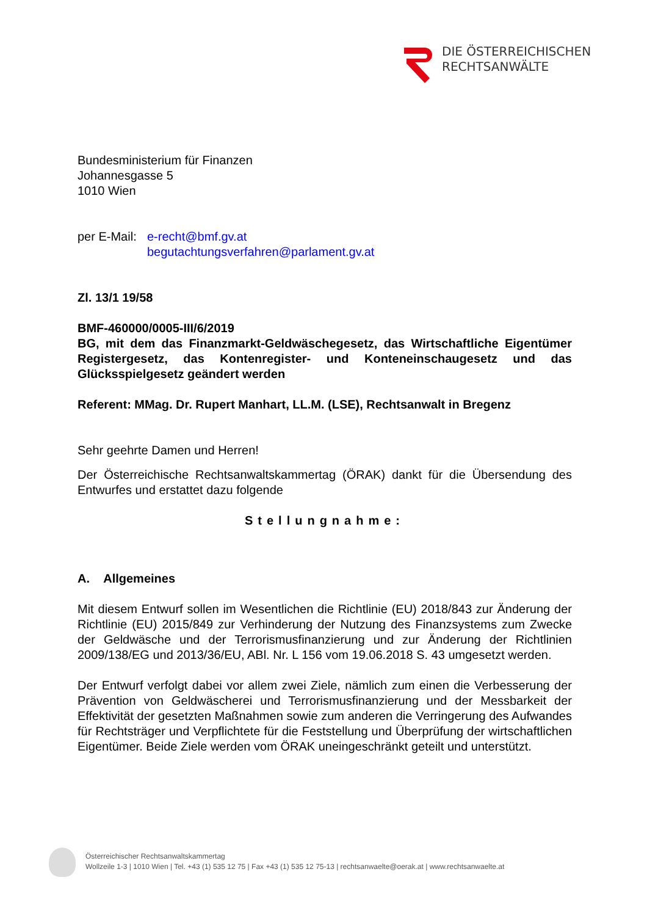DIE ÖSTERREICHISCHEN
RECHTSANWÄLTE
Bundesministerium für Finanzen
Johannesgasse 5
1010 Wien
per E-Mail: e-recht@bmf.gv.at
begutachtungsverfahren@parlament.gv.at
Zl. 13/1 19/58
BMF-460000/0005-III/6/2019
BG, mit dem das Finanzmarkt-Geldwäschegesetz, das Wirtschaftliche Eigentümer Registergesetz, das Kontenregister- und Konteneinschaugesetz und das Glücksspielgesetz geändert werden
Referent: MMag. Dr. Rupert Manhart, LL.M. (LSE), Rechtsanwalt in Bregenz
Sehr geehrte Damen und Herren!
Der Österreichische Rechtsanwaltskammertag (ÖRAK) dankt für die Übersendung des Entwurfes und erstattet dazu folgende
Stellungnahme:
A. Allgemeines
Mit diesem Entwurf sollen im Wesentlichen die Richtlinie (EU) 2018/843 zur Änderung der Richtlinie (EU) 2015/849 zur Verhinderung der Nutzung des Finanzsystems zum Zwecke der Geldwäsche und der Terrorismusfinanzierung und zur Änderung der Richtlinien 2009/138/EG und 2013/36/EU, ABl. Nr. L 156 vom 19.06.2018 S. 43 umgesetzt werden.
Der Entwurf verfolgt dabei vor allem zwei Ziele, nämlich zum einen die Verbesserung der Prävention von Geldwäscherei und Terrorismusfinanzierung und der Messbarkeit der Effektivität der gesetzten Maßnahmen sowie zum anderen die Verringerung des Aufwandes für Rechtsträger und Verpflichtete für die Feststellung und Überprüfung der wirtschaftlichen Eigentümer. Beide Ziele werden vom ÖRAK uneingeschränkt geteilt und unterstützt.
Österreichischer Rechtsanwaltskammertag
Wollzeile 1-3 | 1010 Wien | Tel. +43 (1) 535 12 75 | Fax +43 (1) 535 12 75-13 | rechtsanwaelte@oerak.at | www.rechtsanwaelte.at